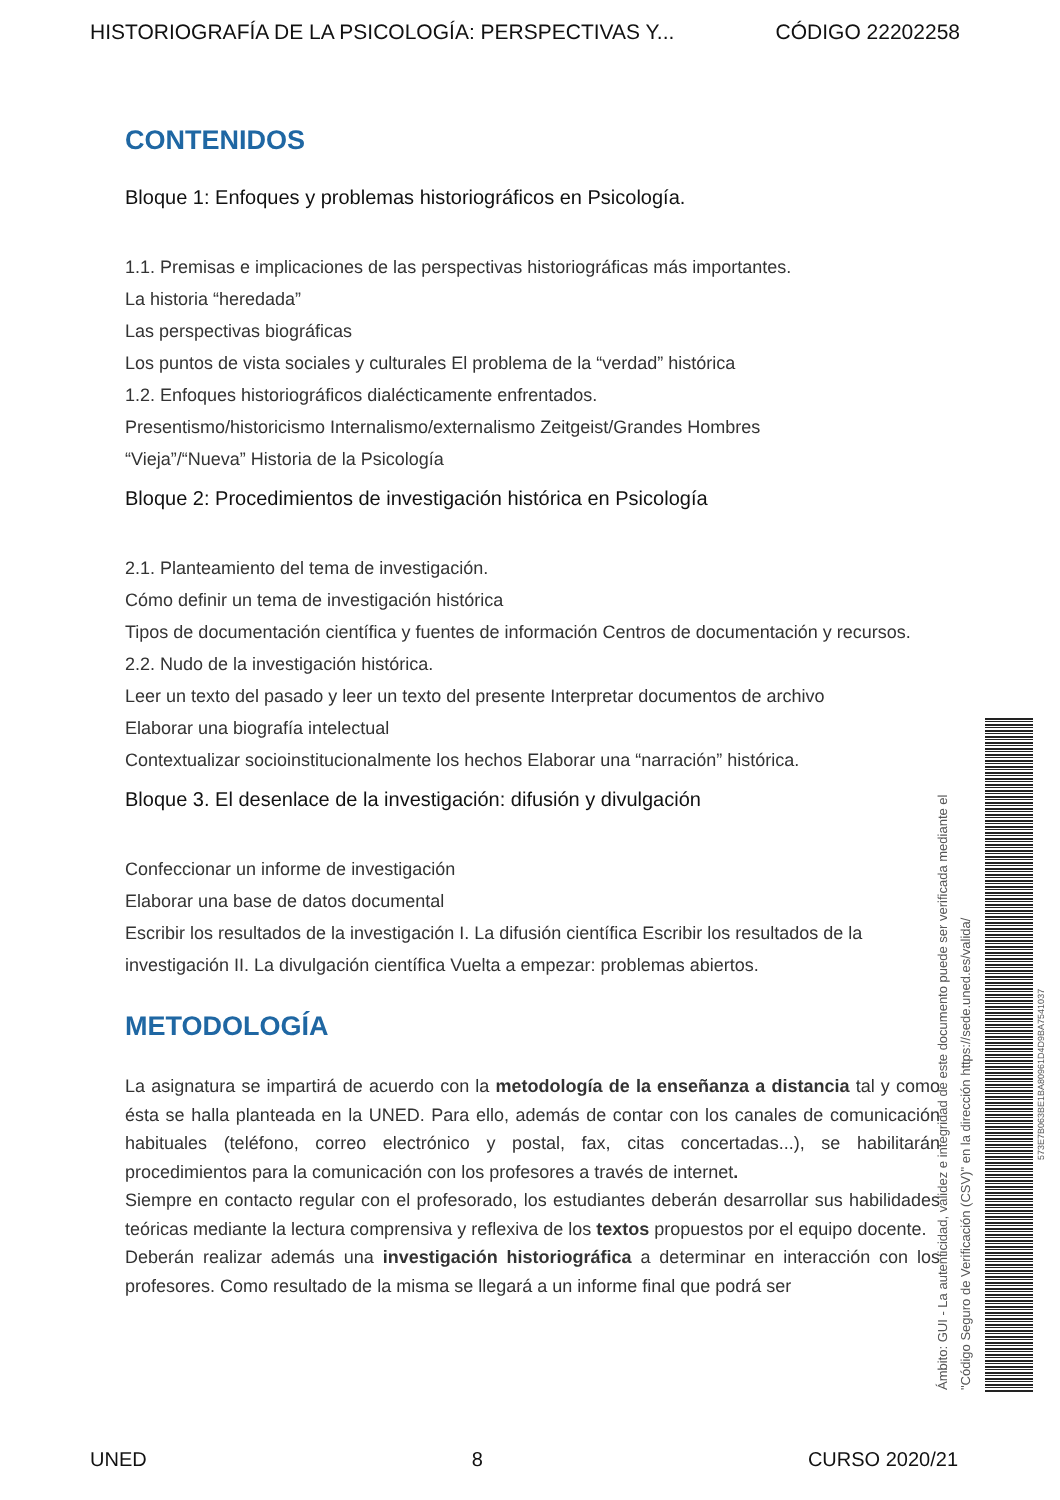HISTORIOGRAFÍA DE LA PSICOLOGÍA: PERSPECTIVAS Y... CÓDIGO 22202258
CONTENIDOS
Bloque 1: Enfoques y problemas historiográficos en Psicología.
1.1. Premisas e implicaciones de las perspectivas historiográficas más importantes.
La historia “heredada”
Las perspectivas biográficas
Los puntos de vista sociales y culturales El problema de la “verdad” histórica
1.2. Enfoques historiográficos dialécticamente enfrentados.
Presentismo/historicismo Internalismo/externalismo Zeitgeist/Grandes Hombres
“Vieja”/“Nueva” Historia de la Psicología
Bloque 2: Procedimientos de investigación histórica en Psicología
2.1. Planteamiento del tema de investigación.
Cómo definir un tema de investigación histórica
Tipos de documentación científica y fuentes de información Centros de documentación y recursos.
2.2. Nudo de la investigación histórica.
Leer un texto del pasado y leer un texto del presente Interpretar documentos de archivo
Elaborar una biografía intelectual
Contextualizar socioinstitucionalmente los hechos Elaborar una “narración” histórica.
Bloque 3. El desenlace de la investigación: difusión y divulgación
Confeccionar un informe de investigación
Elaborar una base de datos documental
Escribir los resultados de la investigación I. La difusión científica Escribir los resultados de la investigación II. La divulgación científica Vuelta a empezar: problemas abiertos.
METODOLOGÍA
La asignatura se impartirá de acuerdo con la metodología de la enseñanza a distancia tal y como ésta se halla planteada en la UNED. Para ello, además de contar con los canales de comunicación habituales (teléfono, correo electrónico y postal, fax, citas concertadas...), se habilitarán procedimientos para la comunicación con los profesores a través de internet.
Siempre en contacto regular con el profesorado, los estudiantes deberán desarrollar sus habilidades teóricas mediante la lectura comprensiva y reflexiva de los textos propuestos por el equipo docente.
Deberán realizar además una investigación historiográfica a determinar en interacción con los profesores. Como resultado de la misma se llegará a un informe final que podrá ser
Ámbito: GUI - La autenticidad, validez e integridad de este documento puede ser verificada mediante el
"Código Seguro de Verificación (CSV)" en la dirección https://sede.uned.es/valida/
573E7B063BE1BA80961D4D9BA7541037
UNED 8 CURSO 2020/21